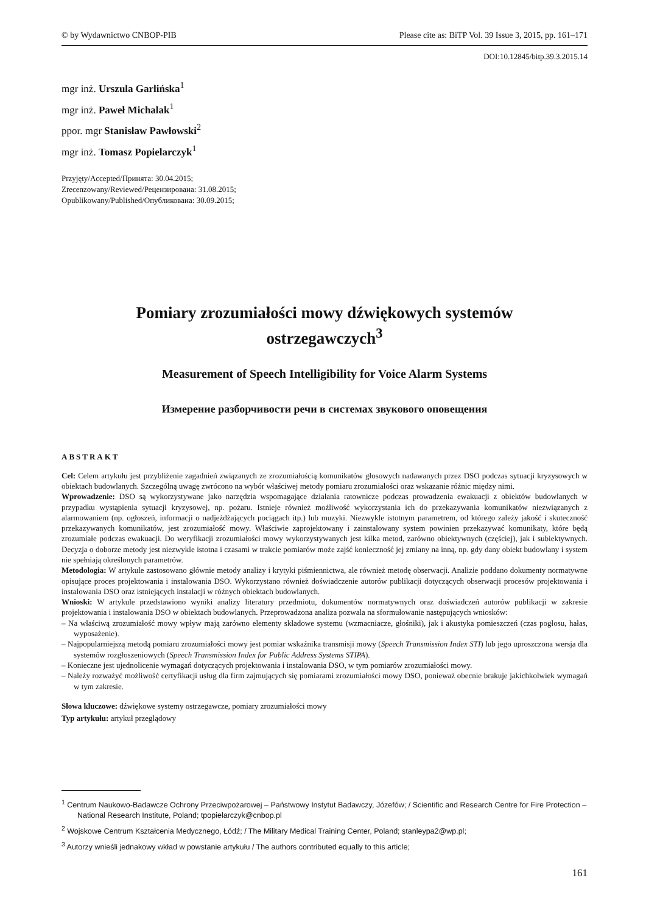© by Wydawnictwo CNBOP-PIB Please cite as: BiTP Vol. 39 Issue 3, 2015, pp. 161–171
DOI:10.12845/bitp.39.3.2015.14
mgr inż. Urszula Garlińska<sup>1</sup>
mgr inż. Paweł Michalak<sup>1</sup>
ppor. mgr Stanisław Pawłowski<sup>2</sup>
mgr inż. Tomasz Popielarczyk<sup>1</sup>
Przyjęty/Accepted/Принята: 30.04.2015;
Zrecenzowany/Reviewed/Рецензирована: 31.08.2015;
Opublikowany/Published/Опубликована: 30.09.2015;
Pomiary zrozumiałości mowy dźwiękowych systemów ostrzegawczych<sup>3</sup>
Measurement of Speech Intelligibility for Voice Alarm Systems
Измерение разборчивости речи в системах звукового оповещения
ABSTRAKT
Cel: Celem artykułu jest przybliżenie zagadnień związanych ze zrozumiałością komunikatów głosowych nadawanych przez DSO podczas sytuacji kryzysowych w obiektach budowlanych. Szczególną uwagę zwrócono na wybór właściwej metody pomiaru zrozumiałości oraz wskazanie różnic między nimi.
Wprowadzenie: DSO są wykorzystywane jako narzędzia wspomagające działania ratownicze podczas prowadzenia ewakuacji z obiektów budowlanych w przypadku wystąpienia sytuacji kryzysowej, np. pożaru. Istnieje również możliwość wykorzystania ich do przekazywania komunikatów niezwiązanych z alarmowaniem (np. ogłoszeń, informacji o nadjeżdżających pociągach itp.) lub muzyki. Niezwykle istotnym parametrem, od którego zależy jakość i skuteczność przekazywanych komunikatów, jest zrozumiałość mowy. Właściwie zaprojektowany i zainstalowany system powinien przekazywać komunikaty, które będą zrozumiałe podczas ewakuacji. Do weryfikacji zrozumiałości mowy wykorzystywanych jest kilka metod, zarówno obiektywnych (częściej), jak i subiektywnych. Decyzja o doborze metody jest niezwykle istotna i czasami w trakcie pomiarów może zajść konieczność jej zmiany na inną, np. gdy dany obiekt budowlany i system nie spełniają określonych parametrów.
Metodologia: W artykule zastosowano głównie metody analizy i krytyki piśmiennictwa, ale również metodę obserwacji. Analizie poddano dokumenty normatywne opisujące proces projektowania i instalowania DSO. Wykorzystano również doświadczenie autorów publikacji dotyczących obserwacji procesów projektowania i instalowania DSO oraz istniejących instalacji w różnych obiektach budowlanych.
Wnioski: W artykule przedstawiono wyniki analizy literatury przedmiotu, dokumentów normatywnych oraz doświadczeń autorów publikacji w zakresie projektowania i instalowania DSO w obiektach budowlanych. Przeprowadzona analiza pozwala na sformułowanie następujących wniosków:
– Na właściwą zrozumiałość mowy wpływ mają zarówno elementy składowe systemu (wzmacniacze, głośniki), jak i akustyka pomieszczeń (czas pogłosu, hałas, wyposażenie).
– Najpopularniejszą metodą pomiaru zrozumiałości mowy jest pomiar wskaźnika transmisji mowy (Speech Transmission Index STI) lub jego uproszczona wersja dla systemów rozgłoszeniowych (Speech Transmission Index for Public Address Systems STIPA).
– Konieczne jest ujednolicenie wymagań dotyczących projektowania i instalowania DSO, w tym pomiarów zrozumiałości mowy.
– Należy rozważyć możliwość certyfikacji usług dla firm zajmujących się pomiarami zrozumiałości mowy DSO, ponieważ obecnie brakuje jakichkolwiek wymagań w tym zakresie.
Słowa kluczowe: dźwiękowe systemy ostrzegawcze, pomiary zrozumiałości mowy
Typ artykułu: artykuł przeglądowy
<sup>1</sup> Centrum Naukowo-Badawcze Ochrony Przeciwpożarowej – Państwowy Instytut Badawczy, Józefów; / Scientific and Research Centre for Fire Protection – National Research Institute, Poland; tpopielarczyk@cnbop.pl
<sup>2</sup> Wojskowe Centrum Kształcenia Medycznego, Łódź; / The Military Medical Training Center, Poland; stanleypa2@wp.pl;
<sup>3</sup> Autorzy wnieśli jednakowy wkład w powstanie artykułu / The authors contributed equally to this article;
161